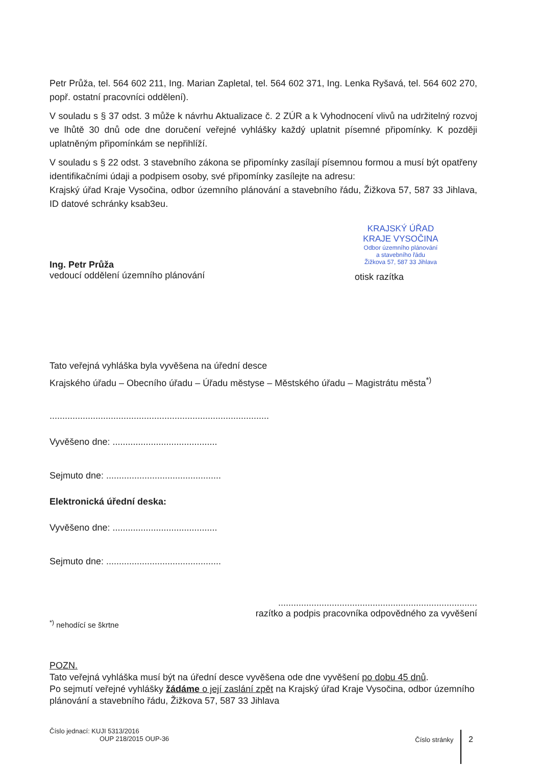Petr Průža, tel. 564 602 211, Ing. Marian Zapletal, tel. 564 602 371, Ing. Lenka Ryšavá, tel. 564 602 270, popř. ostatní pracovníci oddělení).
V souladu s § 37 odst. 3 může k návrhu Aktualizace č. 2 ZÚR a k Vyhodnocení vlivů na udržitelný rozvoj ve lhůtě 30 dnů ode dne doručení veřejné vyhlášky každý uplatnit písemné připomínky. K později uplatněným připomínkám se nepřihlíží.
V souladu s § 22 odst. 3 stavebního zákona se připomínky zasílají písemnou formou a musí být opatřeny identifikačními údaji a podpisem osoby, své připomínky zasílejte na adresu:
Krajský úřad Kraje Vysočina, odbor územního plánování a stavebního řádu, Žižkova 57, 587 33 Jihlava, ID datové schránky ksab3eu.
Ing. Petr Průža
vedoucí oddělení územního plánování
KRAJSKÝ ÚŘAD
KRAJE VYSOČINA
Odbor územního plánování
a stavebního řádu
Žižkova 57, 587 33 Jihlava
otisk razítka
Tato veřejná vyhláška byla vyvěšena na úřední desce
Krajského úřadu – Obecního úřadu – Úřadu městyse – Městského úřadu – Magistrátu města<sup>*)</sup>
......................................................................................
Vyvěšeno dne: .........................................
Sejmuto dne: .............................................
Elektronická úřední deska:
Vyvěšeno dne: .........................................
Sejmuto dne: .............................................
..............................................................................
razítko a podpis pracovníka odpovědného za vyvěšení
<sup>*)</sup> nehodící se škrtne
POZN.
Tato veřejná vyhláška musí být na úřední desce vyvěšena ode dne vyvěšení po dobu 45 dnů.
Po sejmutí veřejné vyhlášky žádáme o její zaslání zpět na Krajský úřad Kraje Vysočina, odbor územního plánování a stavebního řádu, Žižkova 57, 587 33 Jihlava
Číslo jednací: KUJI 5313/2016
OUP 218/2015 OUP-36
Číslo stránky 2